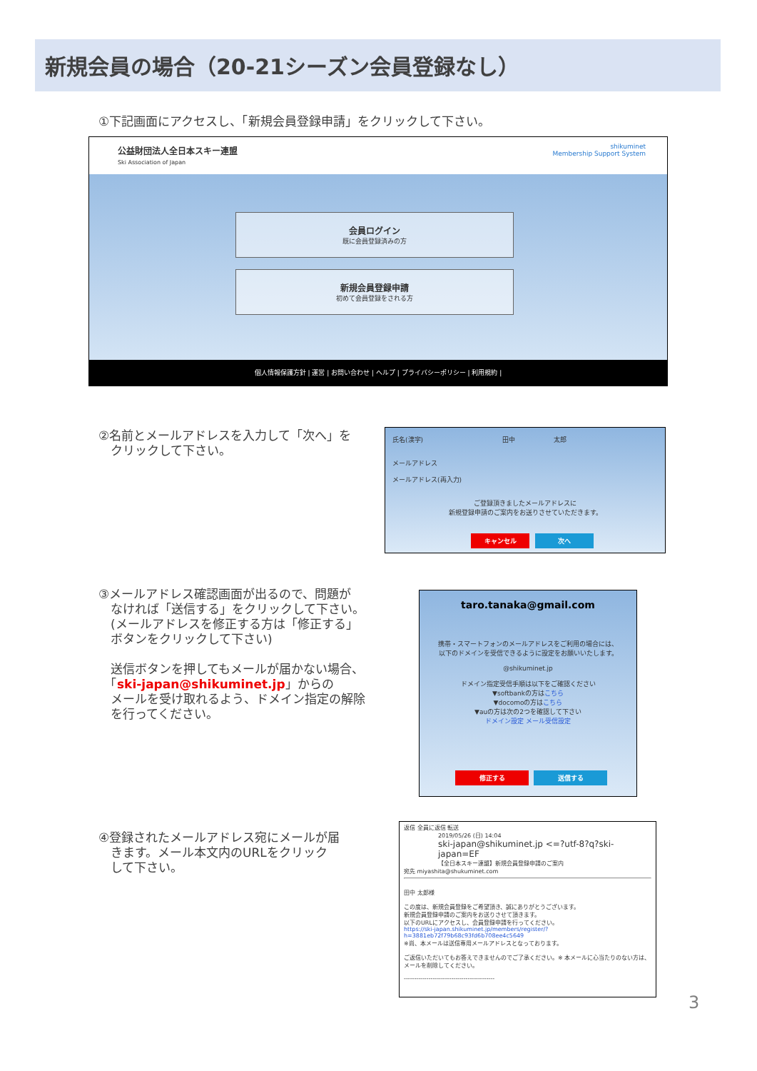新規会員の場合（20-21シーズン会員登録なし）
①下記画面にアクセスし、「新規会員登録申請」をクリックして下さい。
公益財団法人全日本スキー連盟
Ski Association of Japan
shikuminet
Membership Support System
会員ログイン
既に会員登録済みの方
新規会員登録申請
初めて会員登録をされる方
個人情報保護方針 | 運営 | お問い合わせ | ヘルプ | プライバシーポリシー | 利用規約 |
②名前とメールアドレスを入力して「次へ」を
　クリックして下さい。
氏名(漢字)　　　　　　　　　　　　 田中　　　　　　太郎
メールアドレス
メールアドレス(再入力)
ご登録頂きましたメールアドレスに
新規登録申請のご案内をお送りさせていただきます。
キャンセル 次へ
③メールアドレス確認画面が出るので、問題が
　なければ「送信する」をクリックして下さい。
　(メールアドレスを修正する方は「修正する」
　ボタンをクリックして下さい)
　送信ボタンを押してもメールが届かない場合、
　「ski-japan@shikuminet.jp」からの
　メールを受け取れるよう、ドメイン指定の解除
　を行ってください。
taro.tanaka@gmail.com
携帯・スマートフォンのメールアドレスをご利用の場合には、
以下のドメインを受信できるように設定をお願いいたします。
@shikuminet.jp
ドメイン指定受信手順は以下をご確認ください
▼softbankの方はこちら
▼docomoの方はこちら
▼auの方は次の2つを確認して下さい
ドメイン設定 メール受信設定
修正する 送信する
④登録されたメールアドレス宛にメールが届
　きます。メール本文内のURLをクリック
　して下さい。
返信 全員に返信 転送
2019/05/26 (日) 14:04
ski-japan@shikuminet.jp <=?utf-8?q?ski-japan=EF
【全日本スキー連盟】新規会員登録申請のご案内
宛先 miyashita@shukuminet.com
田中 太郎様
この度は、新規会員登録をご希望頂き、誠にありがとうございます。
新規会員登録申請のご案内をお送りさせて頂きます。
以下のURLにアクセスし、会員登録申請を行ってください。
https://ski-japan.shikuminet.jp/members/register/?
h=3881eb72f79b68c93fd6b708ee4c5649
※尚、本メールは送信専用メールアドレスとなっております。
ご返信いただいてもお答えできませんのでご了承ください。※ 本メールに心当たりのない方は、メールを削除してください。
--------------------------------------------
3